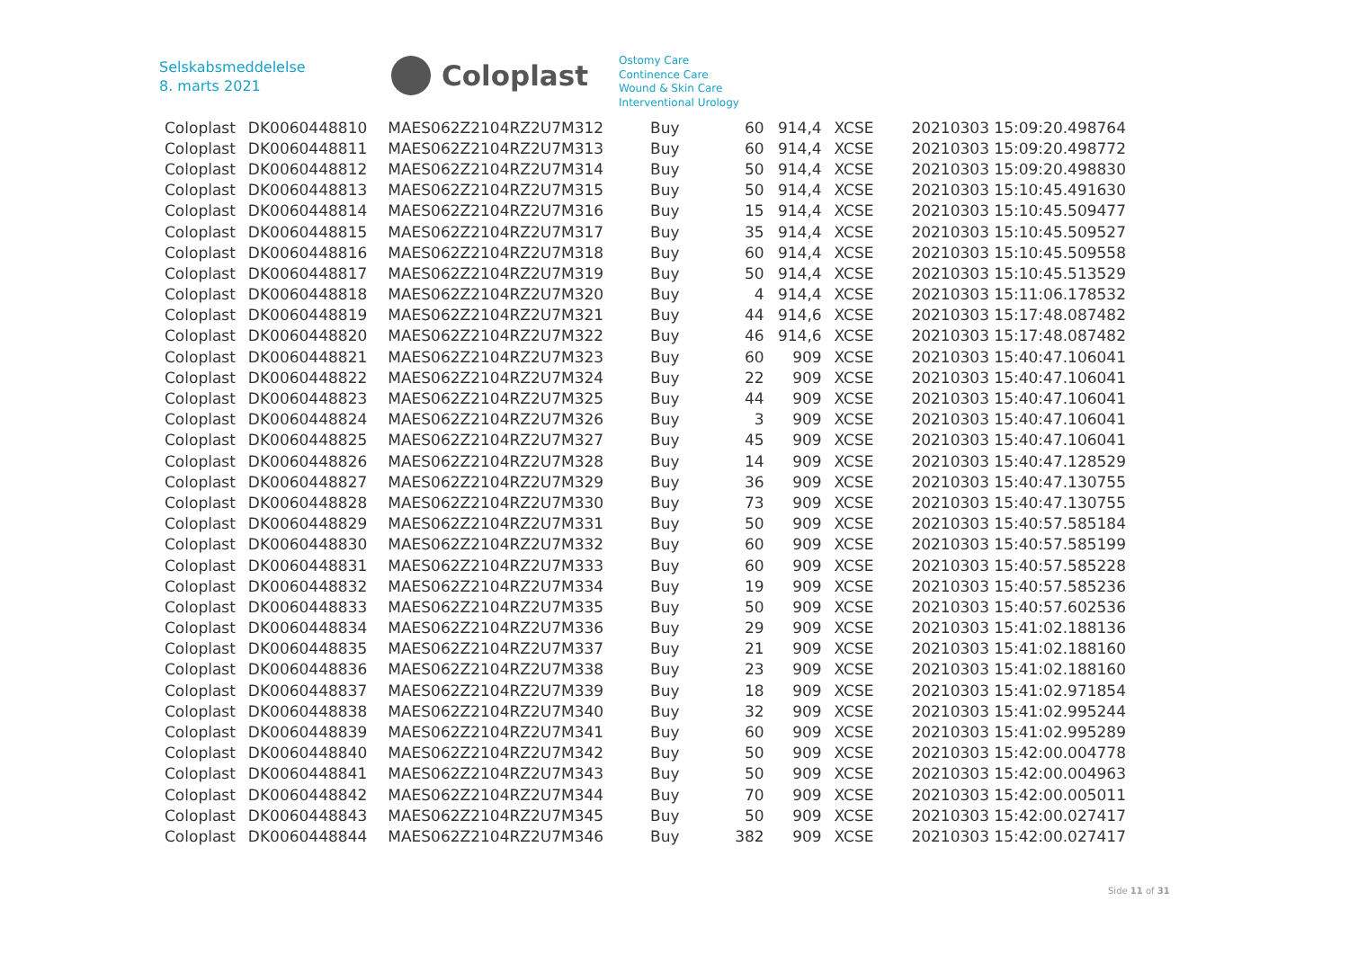Selskabsmeddelelse
8. marts 2021
Coloplast
Ostomy Care
Continence Care
Wound & Skin Care
Interventional Urology
| Coloplast | DK0060448810 | MAES062Z2104RZ2U7M312 | Buy | 60 | 914,4 | XCSE | 20210303 15:09:20.498764 |
| Coloplast | DK0060448811 | MAES062Z2104RZ2U7M313 | Buy | 60 | 914,4 | XCSE | 20210303 15:09:20.498772 |
| Coloplast | DK0060448812 | MAES062Z2104RZ2U7M314 | Buy | 50 | 914,4 | XCSE | 20210303 15:09:20.498830 |
| Coloplast | DK0060448813 | MAES062Z2104RZ2U7M315 | Buy | 50 | 914,4 | XCSE | 20210303 15:10:45.491630 |
| Coloplast | DK0060448814 | MAES062Z2104RZ2U7M316 | Buy | 15 | 914,4 | XCSE | 20210303 15:10:45.509477 |
| Coloplast | DK0060448815 | MAES062Z2104RZ2U7M317 | Buy | 35 | 914,4 | XCSE | 20210303 15:10:45.509527 |
| Coloplast | DK0060448816 | MAES062Z2104RZ2U7M318 | Buy | 60 | 914,4 | XCSE | 20210303 15:10:45.509558 |
| Coloplast | DK0060448817 | MAES062Z2104RZ2U7M319 | Buy | 50 | 914,4 | XCSE | 20210303 15:10:45.513529 |
| Coloplast | DK0060448818 | MAES062Z2104RZ2U7M320 | Buy | 4 | 914,4 | XCSE | 20210303 15:11:06.178532 |
| Coloplast | DK0060448819 | MAES062Z2104RZ2U7M321 | Buy | 44 | 914,6 | XCSE | 20210303 15:17:48.087482 |
| Coloplast | DK0060448820 | MAES062Z2104RZ2U7M322 | Buy | 46 | 914,6 | XCSE | 20210303 15:17:48.087482 |
| Coloplast | DK0060448821 | MAES062Z2104RZ2U7M323 | Buy | 60 | 909 | XCSE | 20210303 15:40:47.106041 |
| Coloplast | DK0060448822 | MAES062Z2104RZ2U7M324 | Buy | 22 | 909 | XCSE | 20210303 15:40:47.106041 |
| Coloplast | DK0060448823 | MAES062Z2104RZ2U7M325 | Buy | 44 | 909 | XCSE | 20210303 15:40:47.106041 |
| Coloplast | DK0060448824 | MAES062Z2104RZ2U7M326 | Buy | 3 | 909 | XCSE | 20210303 15:40:47.106041 |
| Coloplast | DK0060448825 | MAES062Z2104RZ2U7M327 | Buy | 45 | 909 | XCSE | 20210303 15:40:47.106041 |
| Coloplast | DK0060448826 | MAES062Z2104RZ2U7M328 | Buy | 14 | 909 | XCSE | 20210303 15:40:47.128529 |
| Coloplast | DK0060448827 | MAES062Z2104RZ2U7M329 | Buy | 36 | 909 | XCSE | 20210303 15:40:47.130755 |
| Coloplast | DK0060448828 | MAES062Z2104RZ2U7M330 | Buy | 73 | 909 | XCSE | 20210303 15:40:47.130755 |
| Coloplast | DK0060448829 | MAES062Z2104RZ2U7M331 | Buy | 50 | 909 | XCSE | 20210303 15:40:57.585184 |
| Coloplast | DK0060448830 | MAES062Z2104RZ2U7M332 | Buy | 60 | 909 | XCSE | 20210303 15:40:57.585199 |
| Coloplast | DK0060448831 | MAES062Z2104RZ2U7M333 | Buy | 60 | 909 | XCSE | 20210303 15:40:57.585228 |
| Coloplast | DK0060448832 | MAES062Z2104RZ2U7M334 | Buy | 19 | 909 | XCSE | 20210303 15:40:57.585236 |
| Coloplast | DK0060448833 | MAES062Z2104RZ2U7M335 | Buy | 50 | 909 | XCSE | 20210303 15:40:57.602536 |
| Coloplast | DK0060448834 | MAES062Z2104RZ2U7M336 | Buy | 29 | 909 | XCSE | 20210303 15:41:02.188136 |
| Coloplast | DK0060448835 | MAES062Z2104RZ2U7M337 | Buy | 21 | 909 | XCSE | 20210303 15:41:02.188160 |
| Coloplast | DK0060448836 | MAES062Z2104RZ2U7M338 | Buy | 23 | 909 | XCSE | 20210303 15:41:02.188160 |
| Coloplast | DK0060448837 | MAES062Z2104RZ2U7M339 | Buy | 18 | 909 | XCSE | 20210303 15:41:02.971854 |
| Coloplast | DK0060448838 | MAES062Z2104RZ2U7M340 | Buy | 32 | 909 | XCSE | 20210303 15:41:02.995244 |
| Coloplast | DK0060448839 | MAES062Z2104RZ2U7M341 | Buy | 60 | 909 | XCSE | 20210303 15:41:02.995289 |
| Coloplast | DK0060448840 | MAES062Z2104RZ2U7M342 | Buy | 50 | 909 | XCSE | 20210303 15:42:00.004778 |
| Coloplast | DK0060448841 | MAES062Z2104RZ2U7M343 | Buy | 50 | 909 | XCSE | 20210303 15:42:00.004963 |
| Coloplast | DK0060448842 | MAES062Z2104RZ2U7M344 | Buy | 70 | 909 | XCSE | 20210303 15:42:00.005011 |
| Coloplast | DK0060448843 | MAES062Z2104RZ2U7M345 | Buy | 50 | 909 | XCSE | 20210303 15:42:00.027417 |
| Coloplast | DK0060448844 | MAES062Z2104RZ2U7M346 | Buy | 382 | 909 | XCSE | 20210303 15:42:00.027417 |
Side 11 of 31